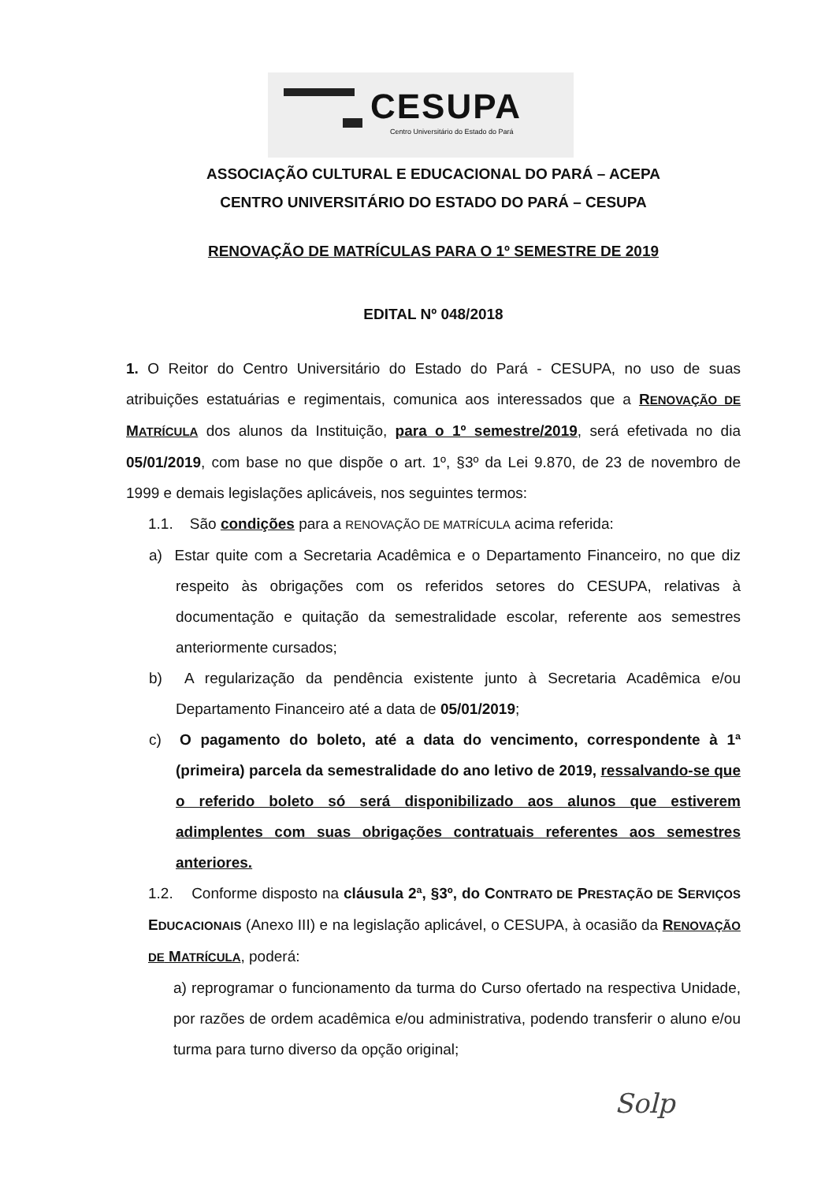CESUPA
Centro Universitário do Estado do Pará
ASSOCIAÇÃO CULTURAL E EDUCACIONAL DO PARÁ – ACEPA
CENTRO UNIVERSITÁRIO DO ESTADO DO PARÁ – CESUPA
RENOVAÇÃO DE MATRÍCULAS PARA O 1º SEMESTRE DE 2019
EDITAL Nº 048/2018
1. O Reitor do Centro Universitário do Estado do Pará - CESUPA, no uso de suas atribuições estatuárias e regimentais, comunica aos interessados que a RENOVAÇÃO DE MATRÍCULA dos alunos da Instituição, para o 1º semestre/2019, será efetivada no dia 05/01/2019, com base no que dispõe o art. 1º, §3º da Lei 9.870, de 23 de novembro de 1999 e demais legislações aplicáveis, nos seguintes termos:
1.1. São condições para a RENOVAÇÃO DE MATRÍCULA acima referida:
a) Estar quite com a Secretaria Acadêmica e o Departamento Financeiro, no que diz respeito às obrigações com os referidos setores do CESUPA, relativas à documentação e quitação da semestralidade escolar, referente aos semestres anteriormente cursados;
b) A regularização da pendência existente junto à Secretaria Acadêmica e/ou Departamento Financeiro até a data de 05/01/2019;
c) O pagamento do boleto, até a data do vencimento, correspondente à 1ª (primeira) parcela da semestralidade do ano letivo de 2019, ressalvando-se que o referido boleto só será disponibilizado aos alunos que estiverem adimplentes com suas obrigações contratuais referentes aos semestres anteriores.
1.2. Conforme disposto na cláusula 2ª, §3º, do CONTRATO DE PRESTAÇÃO DE SERVIÇOS EDUCACIONAIS (Anexo III) e na legislação aplicável, o CESUPA, à ocasião da RENOVAÇÃO DE MATRÍCULA, poderá:
a) reprogramar o funcionamento da turma do Curso ofertado na respectiva Unidade, por razões de ordem acadêmica e/ou administrativa, podendo transferir o aluno e/ou turma para turno diverso da opção original;
Solp